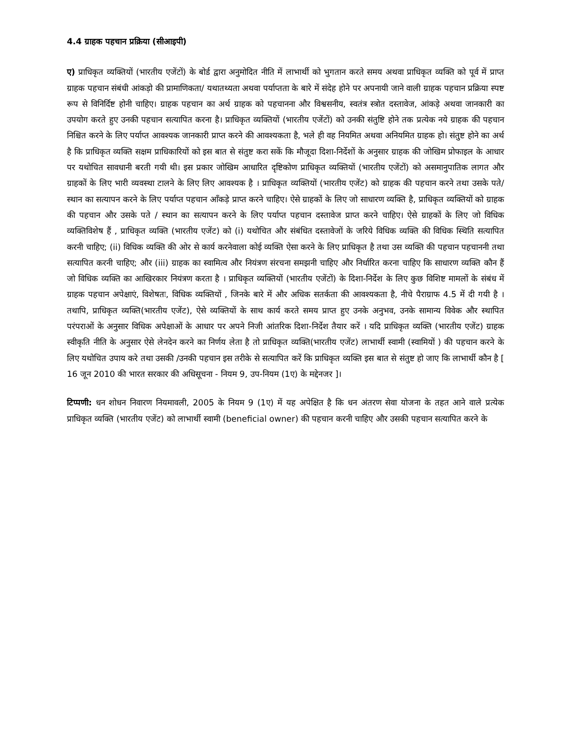4.4 ग्राहक पहचान प्रक्रिया (सीआइपी)
ए) प्राधिकृत व्यक्तियों (भारतीय एजेंटों) के बोर्ड द्वारा अनुमोदित नीति में लाभार्थी को भुगतान करते समय अथवा प्राधिकृत व्यक्ति को पूर्व में प्राप्त ग्राहक पहचान संबंधी आंकड़ो की प्रामाणिकता/ यथातथ्यता अथवा पर्याप्तता के बारे में संदेह होने पर अपनायी जाने वाली ग्राहक पहचान प्रक्रिया स्पष्ट रूप से विनिर्दिष्ट होनी चाहिए। ग्राहक पहचान का अर्थ ग्राहक को पहचानना और विश्वसनीय, स्वतंत्र स्त्रोत दस्तावेज, आंकड़े अथवा जानकारी का उपयोग करते हुए उनकी पहचान सत्यापित करना है। प्राधिकृत व्यक्तियों (भारतीय एजेंटों) को उनकी संतुष्टि होने तक प्रत्येक नये ग्राहक की पहचान निश्चित करने के लिए पर्याप्त आवश्यक जानकारी प्राप्त करने की आवश्यकता है, भले ही वह नियमित अथवा अनियमित ग्राहक हो। संतुष्ट होने का अर्थ है कि प्राधिकृत व्यक्ति सक्षम प्राधिकारियों को इस बात से संतुष्ट करा सकें कि मौजूदा दिशा-निर्देशों के अनुसार ग्राहक की जोखिम प्रोफाइल के आधार पर यथोचित सावधानी बरती गयी थी। इस प्रकार जोखिम आधारित दृष्टिकोण प्राधिकृत व्यक्तियों (भारतीय एजेंटों) को असमानुपातिक लागत और ग्राहकों के लिए भारी व्यवस्था टालने के लिए लिए आवश्यक है । प्राधिकृत व्यक्तियों (भारतीय एजेंट) को ग्राहक की पहचान करने तथा उसके पते/स्थान का सत्यापन करने के लिए पर्याप्त पहचान आँकड़े प्राप्त करने चाहिए। ऐसे ग्राहकों के लिए जो साधारण व्यक्ति है, प्राधिकृत व्यक्तियों को ग्राहक की पहचान और उसके पते / स्थान का सत्यापन करने के लिए पर्याप्त पहचान दस्तावेज प्राप्त करने चाहिए। ऐसे ग्राहकों के लिए जो विधिक व्यक्तिविशेष हैं , प्राधिकृत व्यक्ति (भारतीय एजेंट) को (i) यथोचित और संबंधित दस्तावेजों के जरिये विधिक व्यक्ति की विधिक स्थिति सत्यापित करनी चाहिए; (ii) विधिक व्यक्ति की ओर से कार्य करनेवाला कोई व्यक्ति ऐसा करने के लिए प्राधिकृत है तथा उस व्यक्ति की पहचान पहचाननी तथा सत्यापित करनी चाहिए; और (iii) ग्राहक का स्वामित्व और नियंत्रण संरचना समझनी चाहिए और निर्धारित करना चाहिए कि साधारण व्यक्ति कौन हैं जो विधिक व्यक्ति का आखिरकार नियंत्रण करता है । प्राधिकृत व्यक्तियों (भारतीय एजेंटों) के दिशा-निर्देश के लिए कुछ विशिष्ट मामलों के संबंध में ग्राहक पहचान अपेक्षाएं, विशेषतः, विधिक व्यक्तियों , जिनके बारे में और अधिक सतर्कता की आवश्यकता है, नीचे पैराग्राफ 4.5 में दी गयी है । तथापि, प्राधिकृत व्यक्ति(भारतीय एजेंट), ऐसे व्यक्तियों के साथ कार्य करते समय प्राप्त हुए उनके अनुभव, उनके सामान्य विवेक और स्थापित परंपराओं के अनुसार विधिक अपेक्षाओं के आधार पर अपने निजी आंतरिक दिशा-निर्देश तैयार करें । यदि प्राधिकृत व्यक्ति (भारतीय एजेंट) ग्राहक स्वीकृति नीति के अनुसार ऐसे लेनदेन करने का निर्णय लेता है तो प्राधिकृत व्यक्ति(भारतीय एजेंट) लाभार्थी स्वामी (स्वामियों ) की पहचान करने के लिए यथोचित उपाय करे तथा उसकी /उनकी पहचान इस तरीके से सत्यापित करें कि प्राधिकृत व्यक्ति इस बात से संतुष्ट हो जाए कि लाभार्थी कौन है [ 16 जून 2010 की भारत सरकार की अधिसूचना - नियम 9, उप-नियम (1ए) के मद्देनजर ]।
टिप्पणी: धन शोधन निवारण नियमावली, 2005 के नियम 9 (1ए) में यह अपेक्षित है कि धन अंतरण सेवा योजना के तहत आने वाले प्रत्येक प्राधिकृत व्यक्ति (भारतीय एजेंट) को लाभार्थी स्वामी (beneficial owner) की पहचान करनी चाहिए और उसकी पहचान सत्यापित करने के